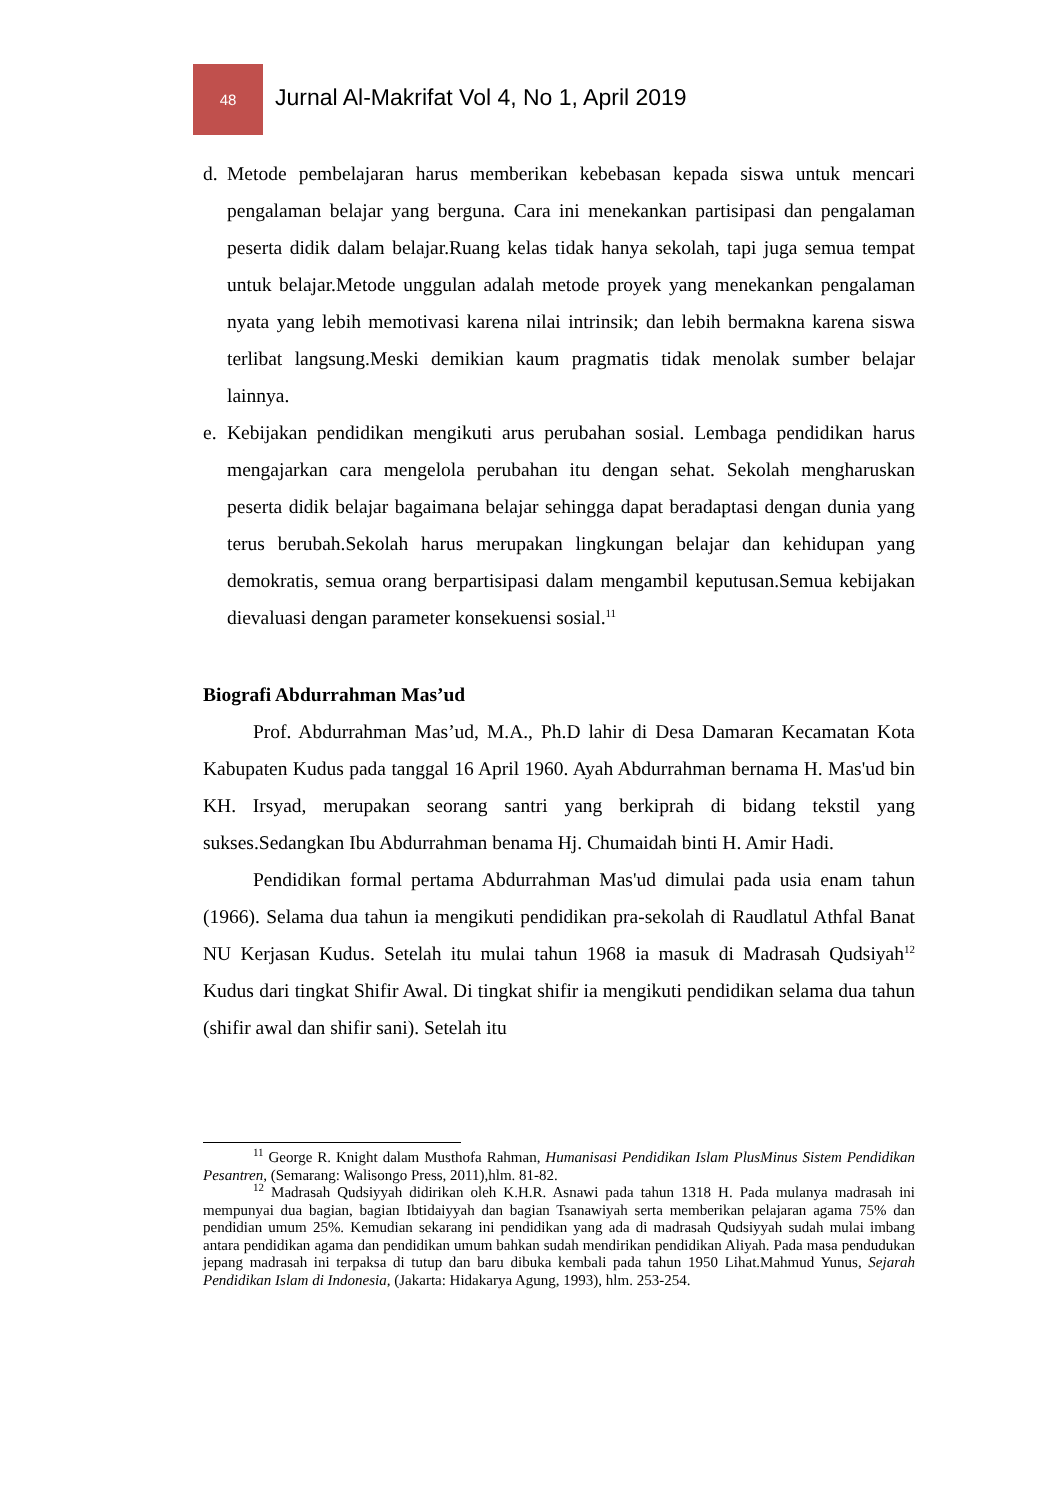48
Jurnal Al-Makrifat Vol 4, No 1, April 2019
d. Metode pembelajaran harus memberikan kebebasan kepada siswa untuk mencari pengalaman belajar yang berguna. Cara ini menekankan partisipasi dan pengalaman peserta didik dalam belajar.Ruang kelas tidak hanya sekolah, tapi juga semua tempat untuk belajar.Metode unggulan adalah metode proyek yang menekankan pengalaman nyata yang lebih memotivasi karena nilai intrinsik; dan lebih bermakna karena siswa terlibat langsung.Meski demikian kaum pragmatis tidak menolak sumber belajar lainnya.
e. Kebijakan pendidikan mengikuti arus perubahan sosial. Lembaga pendidikan harus mengajarkan cara mengelola perubahan itu dengan sehat. Sekolah mengharuskan peserta didik belajar bagaimana belajar sehingga dapat beradaptasi dengan dunia yang terus berubah.Sekolah harus merupakan lingkungan belajar dan kehidupan yang demokratis, semua orang berpartisipasi dalam mengambil keputusan.Semua kebijakan dievaluasi dengan parameter konsekuensi sosial.<sup>11</sup>
Biografi Abdurrahman Mas’ud
Prof. Abdurrahman Mas’ud, M.A., Ph.D lahir di Desa Damaran Kecamatan Kota Kabupaten Kudus pada tanggal 16 April 1960. Ayah Abdurrahman bernama H. Mas'ud bin KH. Irsyad, merupakan seorang santri yang berkiprah di bidang tekstil yang sukses.Sedangkan Ibu Abdurrahman benama Hj. Chumaidah binti H. Amir Hadi.
Pendidikan formal pertama Abdurrahman Mas'ud dimulai pada usia enam tahun (1966). Selama dua tahun ia mengikuti pendidikan pra-sekolah di Raudlatul Athfal Banat NU Kerjasan Kudus. Setelah itu mulai tahun 1968 ia masuk di Madrasah Qudsiyah<sup>12</sup> Kudus dari tingkat Shifir Awal. Di tingkat shifir ia mengikuti pendidikan selama dua tahun (shifir awal dan shifir sani). Setelah itu
<sup>11</sup> George R. Knight dalam Musthofa Rahman, Humanisasi Pendidikan Islam PlusMinus Sistem Pendidikan Pesantren, (Semarang: Walisongo Press, 2011),hlm. 81-82.
<sup>12</sup> Madrasah Qudsiyyah didirikan oleh K.H.R. Asnawi pada tahun 1318 H. Pada mulanya madrasah ini mempunyai dua bagian, bagian Ibtidaiyyah dan bagian Tsanawiyah serta memberikan pelajaran agama 75% dan pendidian umum 25%. Kemudian sekarang ini pendidikan yang ada di madrasah Qudsiyyah sudah mulai imbang antara pendidikan agama dan pendidikan umum bahkan sudah mendirikan pendidikan Aliyah. Pada masa pendudukan jepang madrasah ini terpaksa di tutup dan baru dibuka kembali pada tahun 1950 Lihat.Mahmud Yunus, Sejarah Pendidikan Islam di Indonesia, (Jakarta: Hidakarya Agung, 1993), hlm. 253-254.